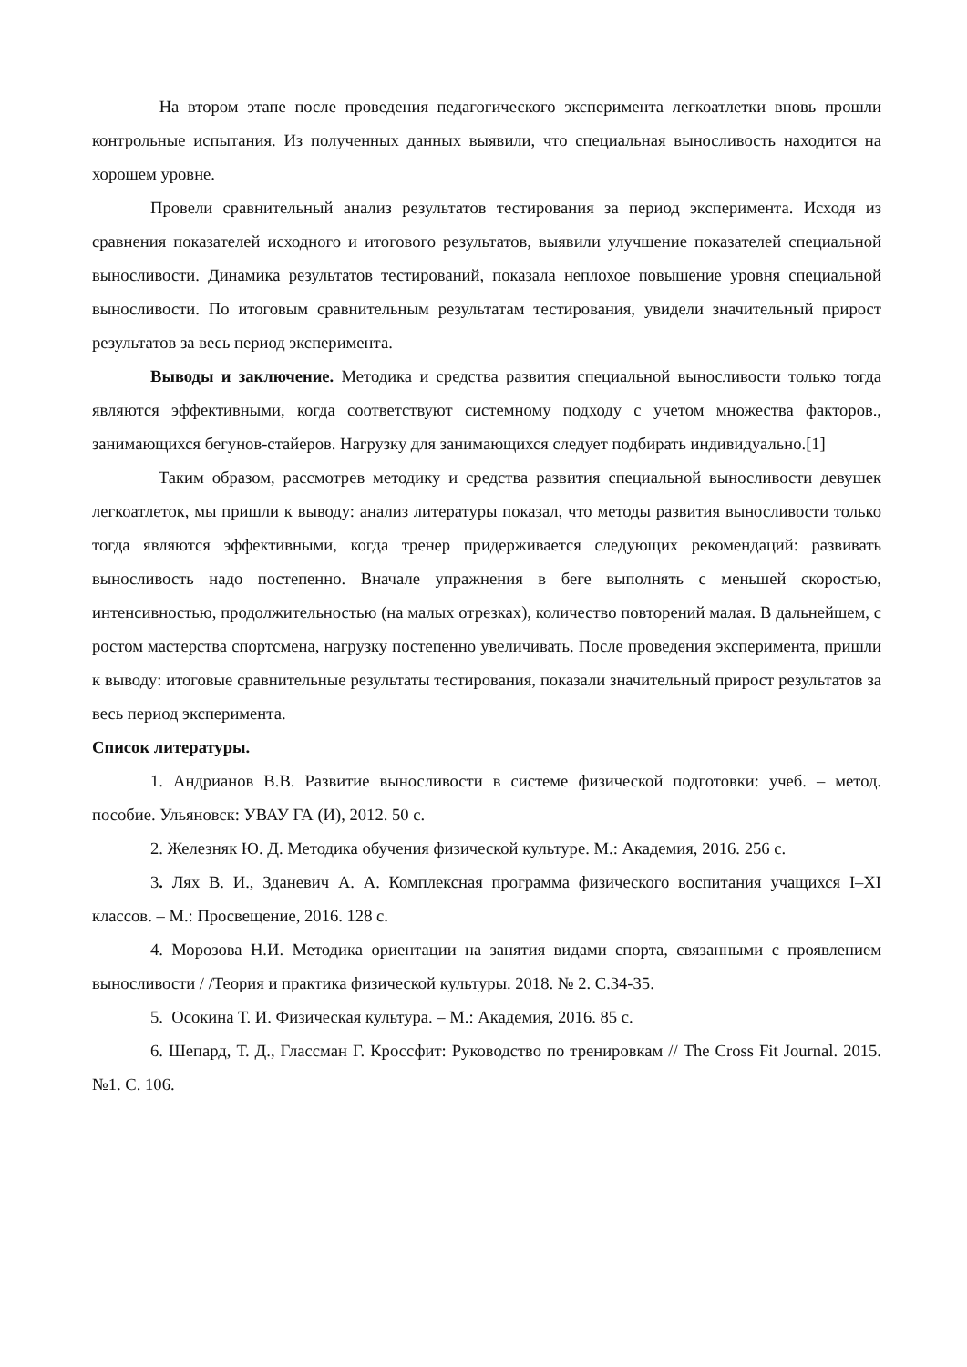На втором этапе после проведения педагогического эксперимента легкоатлетки вновь прошли контрольные испытания. Из полученных данных выявили, что специальная выносливость находится на хорошем уровне.
Провели сравнительный анализ результатов тестирования за период эксперимента. Исходя из сравнения показателей исходного и итогового результатов, выявили улучшение показателей специальной выносливости. Динамика результатов тестирований, показала неплохое повышение уровня специальной выносливости. По итоговым сравнительным результатам тестирования, увидели значительный прирост результатов за весь период эксперимента.
Выводы и заключение. Методика и средства развития специальной выносливости только тогда являются эффективными, когда соответствуют системному подходу с учетом множества факторов., занимающихся бегунов-стайеров. Нагрузку для занимающихся следует подбирать индивидуально.[1]
Таким образом, рассмотрев методику и средства развития специальной выносливости девушек легкоатлеток, мы пришли к выводу: анализ литературы показал, что методы развития выносливости только тогда являются эффективными, когда тренер придерживается следующих рекомендаций: развивать выносливость надо постепенно. Вначале упражнения в беге выполнять с меньшей скоростью, интенсивностью, продолжительностью (на малых отрезках), количество повторений малая. В дальнейшем, с ростом мастерства спортсмена, нагрузку постепенно увеличивать. После проведения эксперимента, пришли к выводу: итоговые сравнительные результаты тестирования, показали значительный прирост результатов за весь период эксперимента.
Список литературы.
1. Андрианов В.В. Развитие выносливости в системе физической подготовки: учеб. – метод. пособие. Ульяновск: УВАУ ГА (И), 2012. 50 с.
2. Железняк Ю. Д. Методика обучения физической культуре. М.: Академия, 2016. 256 с.
3. Лях В. И., Зданевич А. А. Комплексная программа физического воспитания учащихся I–XI классов. – М.: Просвещение, 2016. 128 с.
4. Морозова Н.И. Методика ориентации на занятия видами спорта, связанными с проявлением выносливости / /Теория и практика физической культуры. 2018. № 2. С.34-35.
5. Осокина Т. И. Физическая культура. – М.: Академия, 2016. 85 с.
6. Шепард, Т. Д., Глассман Г. Кроссфит: Руководство по тренировкам // The Cross Fit Journal. 2015. №1. С. 106.